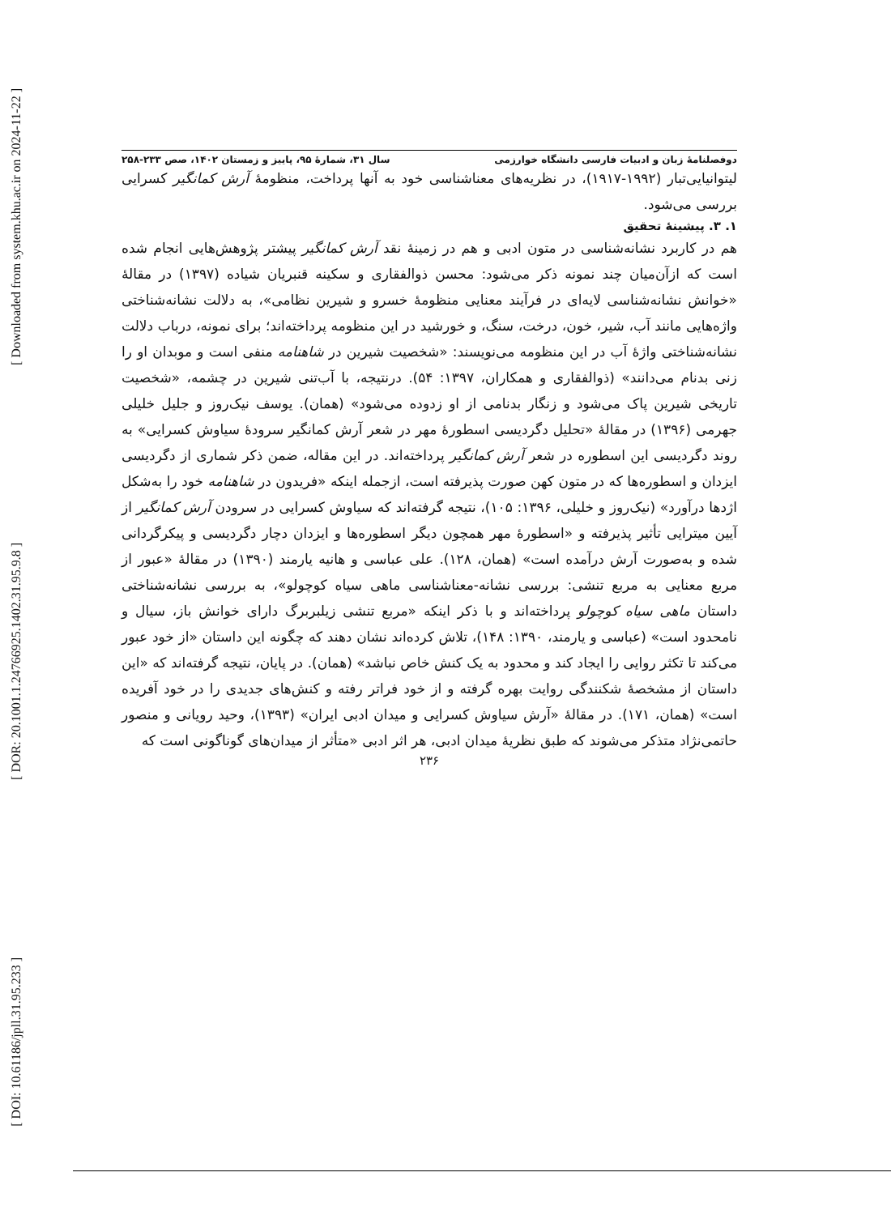[ Downloaded from system.khu.ac.ir on 2024-11-22 ]
[ DOR: 20.1001.1.24766925.1402.31.95.9.8 ]
[ DOI: 10.61186/jpll.31.95.233 ]
دوفصلنامهٔ زبان و ادبیات فارسی دانشگاه خوارزمی سال ۳۱، شمارهٔ ۹۵، پاییز و زمستان ۱۴۰۲، صص ۲۳۳-۲۵۸
لیتوانیایی‌تبار (۱۹۹۲-۱۹۱۷)، در نظریه‌های معناشناسی خود به آنها پرداخت، منظومهٔ آرش کمانگیر کسرایی بررسی می‌شود.
۱. ۳. پیشینهٔ تحقیق
هم در کاربرد نشانه‌شناسی در متون ادبی و هم در زمینهٔ نقد آرش کمانگیر پیشتر پژوهش‌هایی انجام شده است که ازآن‌میان چند نمونه ذکر می‌شود: محسن ذوالفقاری و سکینه قنبریان شیاده (۱۳۹۷) در مقالهٔ «خوانش نشانه‌شناسی لایه‌ای در فرآیند معنایی منظومهٔ خسرو و شیرین نظامی»، به دلالت نشانه‌شناختی واژه‌هایی مانند آب، شیر، خون، درخت، سنگ، و خورشید در این منظومه پرداخته‌اند؛ برای نمونه، درباب دلالت نشانه‌شناختی واژهٔ آب در این منظومه می‌نویسند: «شخصیت شیرین در شاهنامه منفی است و موبدان او را زنی بدنام می‌دانند» (ذوالفقاری و همکاران، ۱۳۹۷: ۵۴). درنتیجه، با آب‌تنی شیرین در چشمه، «شخصیت تاریخی شیرین پاک می‌شود و زنگار بدنامی از او زدوده می‌شود» (همان). یوسف نیک‌روز و جلیل خلیلی جهرمی (۱۳۹۶) در مقالهٔ «تحلیل دگردیسی اسطورهٔ مهر در شعر آرش کمانگیر سرودهٔ سیاوش کسرایی» به روند دگردیسی این اسطوره در شعر آرش کمانگیر پرداخته‌اند. در این مقاله، ضمن ذکر شماری از دگردیسی ایزدان و اسطوره‌ها که در متون کهن صورت پذیرفته است، ازجمله اینکه «فریدون در شاهنامه خود را به‌شکل اژدها درآورد» (نیک‌روز و خلیلی، ۱۳۹۶: ۱۰۵)، نتیجه گرفته‌اند که سیاوش کسرایی در سرودن آرش کمانگیر از آیین میترایی تأثیر پذیرفته و «اسطورهٔ مهر همچون دیگر اسطوره‌ها و ایزدان دچار دگردیسی و پیکرگردانی شده و به‌صورت آرش درآمده است» (همان، ۱۲۸). علی عباسی و هانیه یارمند (۱۳۹۰) در مقالهٔ «عبور از مربع معنایی به مربع تنشی: بررسی نشانه-معناشناسی ماهی سیاه کوچولو»، به بررسی نشانه‌شناختی داستان ماهی سیاه کوچولو پرداخته‌اند و با ذکر اینکه «مربع تنشی زیلبربرگ دارای خوانش باز، سیال و نامحدود است» (عباسی و یارمند، ۱۳۹۰: ۱۴۸)، تلاش کرده‌اند نشان دهند که چگونه این داستان «از خود عبور می‌کند تا تکثر روایی را ایجاد کند و محدود به یک کنش خاص نباشد» (همان). در پایان، نتیجه گرفته‌اند که «این داستان از مشخصهٔ شکنندگی روایت بهره گرفته و از خود فراتر رفته و کنش‌های جدیدی را در خود آفریده است» (همان، ۱۷۱). در مقالهٔ «آرش سیاوش کسرایی و میدان ادبی ایران» (۱۳۹۳)، وحید رویانی و منصور حاتمی‌نژاد متذکر می‌شوند که طبق نظریهٔ میدان ادبی، هر اثر ادبی «متأثر از میدان‌های گوناگونی است که
۲۳۶